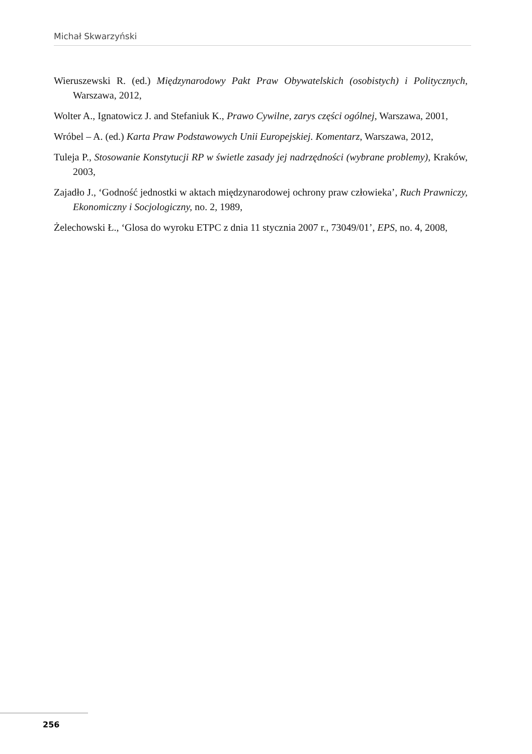Michał Skwarzyński
Wieruszewski R. (ed.) Międzynarodowy Pakt Praw Obywatelskich (osobistych) i Politycznych, Warszawa, 2012,
Wolter A., Ignatowicz J. and Stefaniuk K., Prawo Cywilne, zarys części ogólnej, Warszawa, 2001,
Wróbel – A. (ed.) Karta Praw Podstawowych Unii Europejskiej. Komentarz, Warszawa, 2012,
Tuleja P., Stosowanie Konstytucji RP w świetle zasady jej nadrzędności (wybrane problemy), Kraków, 2003,
Zajadło J., ‘Godność jednostki w aktach międzynarodowej ochrony praw człowieka’, Ruch Prawniczy, Ekonomiczny i Socjologiczny, no. 2, 1989,
Żelechowski Ł., ‘Glosa do wyroku ETPC z dnia 11 stycznia 2007 r., 73049/01’, EPS, no. 4, 2008,
256